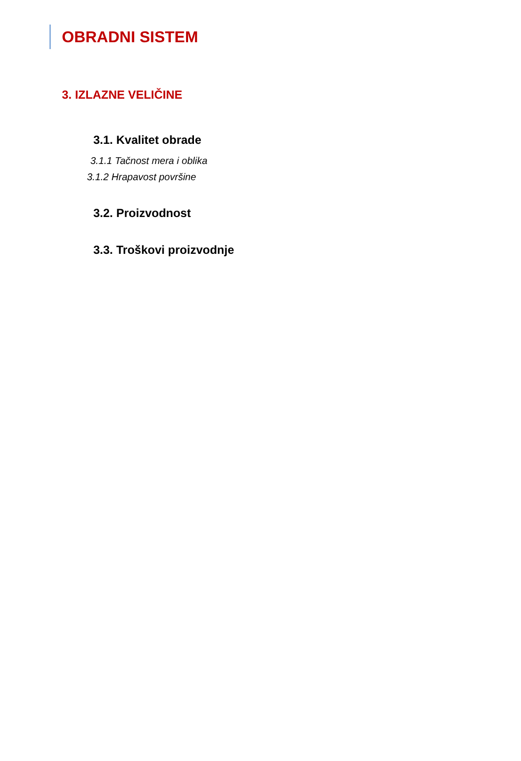OBRADNI SISTEM
3. IZLAZNE VELIČINE
3.1. Kvalitet obrade
3.1.1 Tačnost mera i oblika
3.1.2 Hrapavost površine
3.2. Proizvodnost
3.3. Troškovi proizvodnje